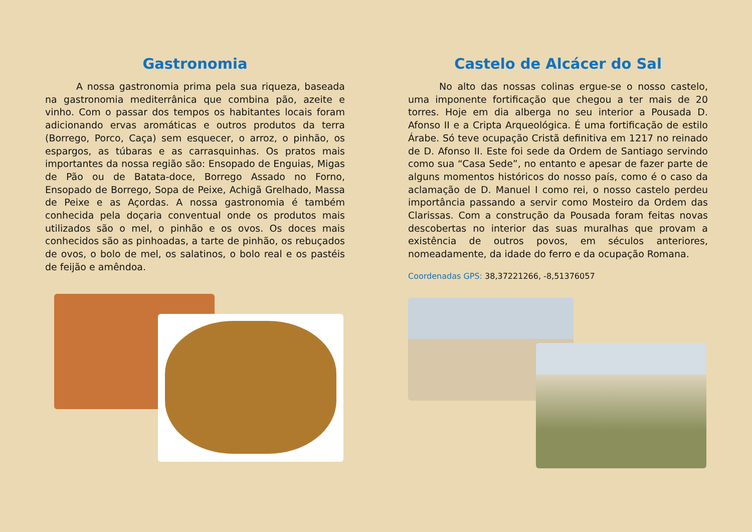Gastronomia
A nossa gastronomia prima pela sua riqueza, baseada na gastronomia mediterrânica que combina pão, azeite e vinho. Com o passar dos tempos os habitantes locais foram adicionando ervas aromáticas e outros produtos da terra (Borrego, Porco, Caça) sem esquecer, o arroz, o pinhão, os espargos, as túbaras e as carrasquinhas. Os pratos mais importantes da nossa região são: Ensopado de Enguias, Migas de Pão ou de Batata-doce, Borrego Assado no Forno, Ensopado de Borrego, Sopa de Peixe, Achigã Grelhado, Massa de Peixe e as Açordas. A nossa gastronomia é também conhecida pela doçaria conventual onde os produtos mais utilizados são o mel, o pinhão e os ovos. Os doces mais conhecidos são as pinhoadas, a tarte de pinhão, os rebuçados de ovos, o bolo de mel, os salatinos, o bolo real e os pastéis de feijão e amêndoa.
Castelo de Alcácer do Sal
No alto das nossas colinas ergue-se o nosso castelo, uma imponente fortificação que chegou a ter mais de 20 torres. Hoje em dia alberga no seu interior a Pousada D. Afonso II e a Cripta Arqueológica. É uma fortificação de estilo Árabe. Só teve ocupação Cristã definitiva em 1217 no reinado de D. Afonso II. Este foi sede da Ordem de Santiago servindo como sua “Casa Sede”, no entanto e apesar de fazer parte de alguns momentos históricos do nosso país, como é o caso da aclamação de D. Manuel I como rei, o nosso castelo perdeu importância passando a servir como Mosteiro da Ordem das Clarissas. Com a construção da Pousada foram feitas novas descobertas no interior das suas muralhas que provam a existência de outros povos, em séculos anteriores, nomeadamente, da idade do ferro e da ocupação Romana.
Coordenadas GPS: 38,37221266, -8,51376057